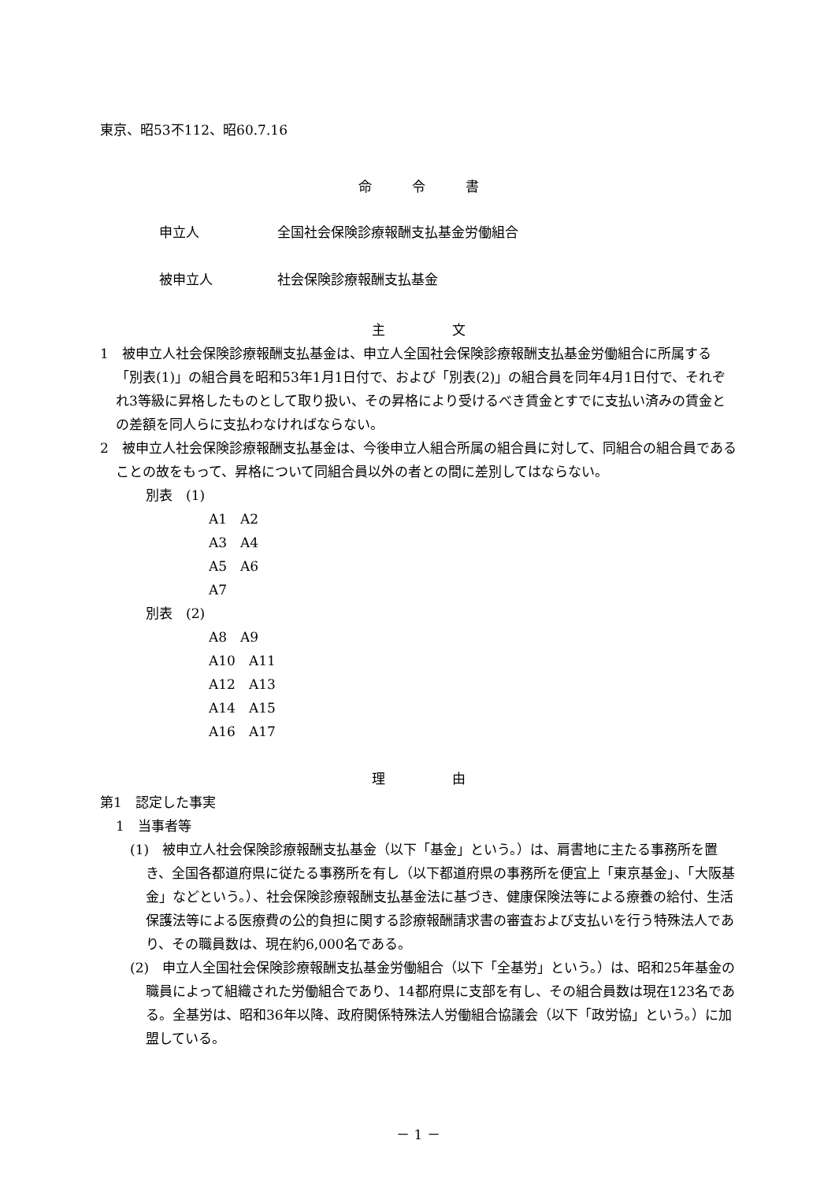東京、昭53不112、昭60.7.16
命　　　令　　　書
申立人 全国社会保険診療報酬支払基金労働組合
被申立人 社会保険診療報酬支払基金
主　　　　　文
1　被申立人社会保険診療報酬支払基金は、申立人全国社会保険診療報酬支払基金労働組合に所属する「別表(1)」の組合員を昭和53年1月1日付で、および「別表(2)」の組合員を同年4月1日付で、それぞれ3等級に昇格したものとして取り扱い、その昇格により受けるべき賃金とすでに支払い済みの賃金との差額を同人らに支払わなければならない。
2　被申立人社会保険診療報酬支払基金は、今後申立人組合所属の組合員に対して、同組合の組合員であることの故をもって、昇格について同組合員以外の者との間に差別してはならない。
別表　(1)
A1　A2
A3　A4
A5　A6
A7
別表　(2)
A8　A9
A10　A11
A12　A13
A14　A15
A16　A17
理　　　　　由
第1　認定した事実
1　当事者等
(1)　被申立人社会保険診療報酬支払基金（以下「基金」という。）は、肩書地に主たる事務所を置き、全国各都道府県に従たる事務所を有し（以下都道府県の事務所を便宜上「東京基金」、「大阪基金」などという。）、社会保険診療報酬支払基金法に基づき、健康保険法等による療養の給付、生活保護法等による医療費の公的負担に関する診療報酬請求書の審査および支払いを行う特殊法人であり、その職員数は、現在約6,000名である。
(2)　申立人全国社会保険診療報酬支払基金労働組合（以下「全基労」という。）は、昭和25年基金の職員によって組織された労働組合であり、14都府県に支部を有し、その組合員数は現在123名である。全基労は、昭和36年以降、政府関係特殊法人労働組合協議会（以下「政労協」という。）に加盟している。
－ 1 －